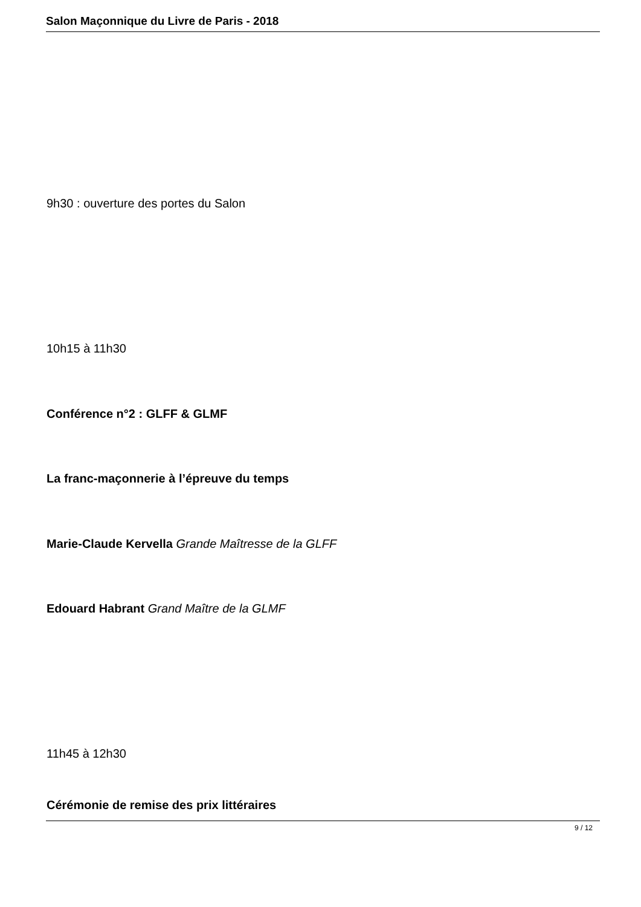Salon Maçonnique du Livre de Paris - 2018
9h30 : ouverture des portes du Salon
10h15 à 11h30
Conférence n°2 : GLFF & GLMF
La franc-maçonnerie à l’épreuve du temps
Marie-Claude Kervella Grande Maîtresse de la GLFF
Edouard Habrant Grand Maître de la GLMF
11h45 à 12h30
Cérémonie de remise des prix littéraires
9 / 12